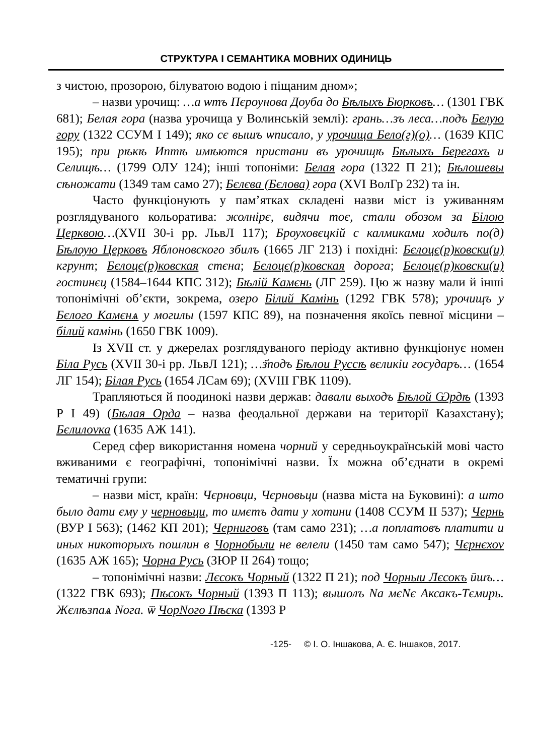СТРУКТУРА І СЕМАНТИКА МОВНИХ ОДИНИЦЬ
з чистою, прозорою, білуватою водою і піщаним дном»;
– назви урочищ: …а ѡтъ Пєроунова Доуба до Бѣлыхъ Бюрковъ… (1301 ГВК 681); Белая гора (назва урочища у Волинській землі): грань…зъ леса…подъ Белую гору (1322 ССУМ І 149); яко сє вышъ ѡписало, у урочища Бело(г)(о)… (1639 КПС 195); при рѣкѣ Иптѣ имѣются пристани въ урочищѣ Бѣлыхъ Берегахъ и Селищѣ… (1799 ОЛУ 124); інші топоніми: Белая гора (1322 П 21); Бѣлошевы сѣножати (1349 там само 27); Бєлєва (Бєлова) гора (XVI ВолГр 232) та ін.
Часто функціонують у пам’ятках складені назви міст із уживанням розглядуваного кольоратива: жолнірє, видячи тоє, стали обозом за Білою Церквою…(XVII 30-і рр. ЛьвЛ 117); Брѹховєцкій с калмиками ходилъ по(д) Бѣлѹю Церковъ Яблоновского збилъ (1665 ЛГ 213) і похідні: Бєлоцє(р)ковски(и) кгрунт; Бєлоцє(р)ковская стєна; Бєлоцє(р)ковская дорога; Бєлоцє(р)ковски(и) гостинєц (1584–1644 КПС 312); Бѣлій Камєнь (ЛГ 259). Цю ж назву мали й інші топонімічні об’єкти, зокрема, озеро Білий Камінь (1292 ГВК 578); урочищъ у Бєлого Камєнѧ у могилы (1597 КПС 89), на позначення якоїсь певної місцини – білий камінь (1650 ГВК 1009).
Із XVII ст. у джерелах розглядуваного періоду активно функціонує номен Біла Русь (XVII 30-і рр. ЛьвЛ 121); …з҃подъ Бѣлои Руссѣ вєликіи государъ… (1654 ЛГ 154); Білая Русь (1654 ЛСам 69); (XVIII ГВК 1109).
Трапляються й поодинокі назви держав: давали выходъ Бѣлой Ѡрдѣ (1393 Р І 49) (Бѣлая Орда – назва феодальної держави на території Казахстану); Бєлилоvка (1635 АЖ 141).
Серед сфер використання номена чорний у середньоукраїнській мові часто вживаними є географічні, топонімічні назви. Їх можна об’єднати в окремі тематичні групи:
– назви міст, країн: Чєрновци, Чєрновьци (назва міста на Буковині): а што было дати єму у черновьци, то имєтъ дати у хотини (1408 ССУМ ІІ 537); Чернь (ВУР І 563); (1462 КП 201); Черниговъ (там само 231); …а поплатовъ платити и иных никоторыхъ пошлин в Чорнобыли не велели (1450 там само 547); Чєрнєхоv (1635 АЖ 165); Чорна Русь (ЗЮР ІІ 264) тощо;
– топонімічні назви: Лєсокъ Чорный (1322 П 21); под Чорныи Лєсокъ ӣшъ… (1322 ГВК 693); Пѣсокъ Чорный (1393 П 113); вышолъ Nа мєNє Аксакъ-Тємирь. Жєлѣзnаѧ Nога. ѿ ЧорNого Пѣска (1393 Р
-125- © І. О. Іншакова, А. Є. Іншаков, 2017.